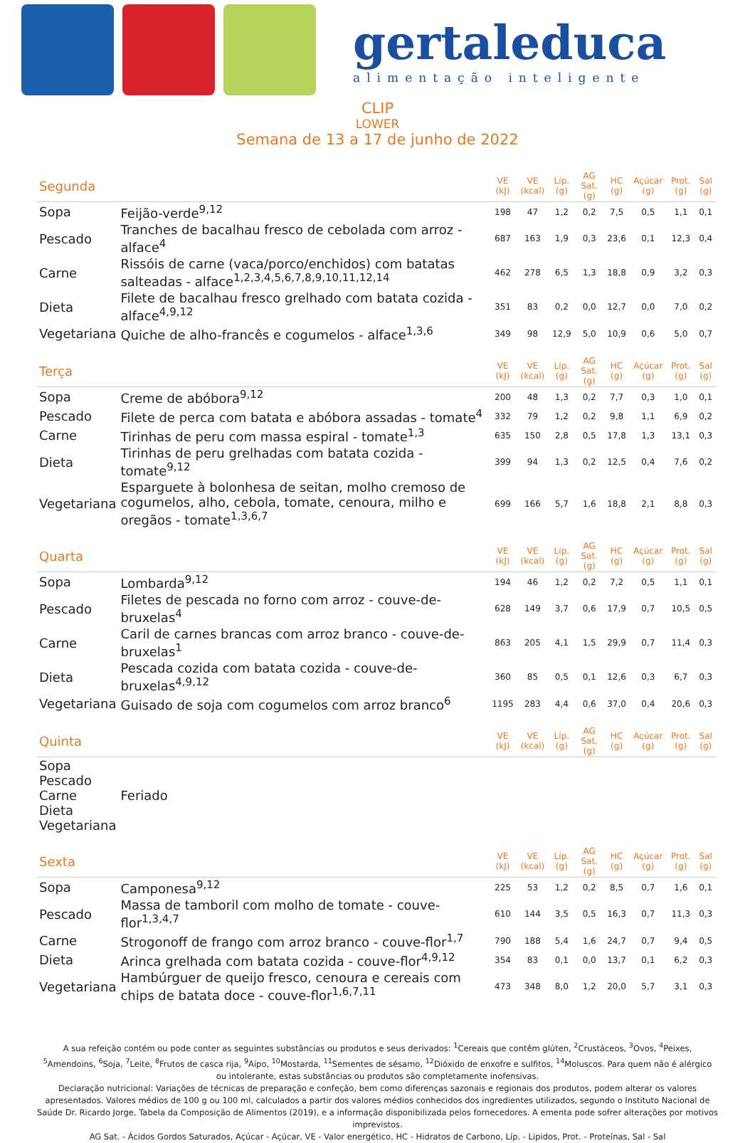gertaleduca
alimentação inteligente
CLIP
LOWER
Semana de 13 a 17 de junho de 2022
| Segunda | | VE (kJ) | VE (kcal) | Líp. (g) | AG Sat. (g) | HC (g) | Açúcar (g) | Prot. (g) | Sal (g) |
| Sopa | Feijão-verde<sup>9,12</sup> | 198 | 47 | 1,2 | 0,2 | 7,5 | 0,5 | 1,1 | 0,1 |
| Pescado | Tranches de bacalhau fresco de cebolada com arroz - alface<sup>4</sup> | 687 | 163 | 1,9 | 0,3 | 23,6 | 0,1 | 12,3 | 0,4 |
| Carne | Rissóis de carne (vaca/porco/enchidos) com batatas salteadas - alface<sup>1,2,3,4,5,6,7,8,9,10,11,12,14</sup> | 462 | 278 | 6,5 | 1,3 | 18,8 | 0,9 | 3,2 | 0,3 |
| Dieta | Filete de bacalhau fresco grelhado com batata cozida - alface<sup>4,9,12</sup> | 351 | 83 | 0,2 | 0,0 | 12,7 | 0,0 | 7,0 | 0,2 |
| Vegetariana | Quiche de alho-francês e cogumelos - alface<sup>1,3,6</sup> | 349 | 98 | 12,9 | 5,0 | 10,9 | 0,6 | 5,0 | 0,7 |
| Terça | | VE (kJ) | VE (kcal) | Líp. (g) | AG Sat. (g) | HC (g) | Açúcar (g) | Prot. (g) | Sal (g) |
| Sopa | Creme de abóbora<sup>9,12</sup> | 200 | 48 | 1,3 | 0,2 | 7,7 | 0,3 | 1,0 | 0,1 |
| Pescado | Filete de perca com batata e abóbora assadas - tomate<sup>4</sup> | 332 | 79 | 1,2 | 0,2 | 9,8 | 1,1 | 6,9 | 0,2 |
| Carne | Tirinhas de peru com massa espiral - tomate<sup>1,3</sup> | 635 | 150 | 2,8 | 0,5 | 17,8 | 1,3 | 13,1 | 0,3 |
| Dieta | Tirinhas de peru grelhadas com batata cozida - tomate<sup>9,12</sup> | 399 | 94 | 1,3 | 0,2 | 12,5 | 0,4 | 7,6 | 0,2 |
| Vegetariana | Esparguete à bolonhesa de seitan, molho cremoso de cogumelos, alho, cebola, tomate, cenoura, milho e oregãos - tomate<sup>1,3,6,7</sup> | 699 | 166 | 5,7 | 1,6 | 18,8 | 2,1 | 8,8 | 0,3 |
| Quarta | | VE (kJ) | VE (kcal) | Líp. (g) | AG Sat. (g) | HC (g) | Açúcar (g) | Prot. (g) | Sal (g) |
| Sopa | Lombarda<sup>9,12</sup> | 194 | 46 | 1,2 | 0,2 | 7,2 | 0,5 | 1,1 | 0,1 |
| Pescado | Filetes de pescada no forno com arroz - couve-de-bruxelas<sup>4</sup> | 628 | 149 | 3,7 | 0,6 | 17,9 | 0,7 | 10,5 | 0,5 |
| Carne | Caril de carnes brancas com arroz branco - couve-de-bruxelas<sup>1</sup> | 863 | 205 | 4,1 | 1,5 | 29,9 | 0,7 | 11,4 | 0,3 |
| Dieta | Pescada cozida com batata cozida - couve-de-bruxelas<sup>4,9,12</sup> | 360 | 85 | 0,5 | 0,1 | 12,6 | 0,3 | 6,7 | 0,3 |
| Vegetariana | Guisado de soja com cogumelos com arroz branco<sup>6</sup> | 1195 | 283 | 4,4 | 0,6 | 37,0 | 0,4 | 20,6 | 0,3 |
| Quinta | | VE (kJ) | VE (kcal) | Líp. (g) | AG Sat. (g) | HC (g) | Açúcar (g) | Prot. (g) | Sal (g) |
| Sopa Pescado Carne Dieta Vegetariana | Feriado | | | | | | | | |
| Sexta | | VE (kJ) | VE (kcal) | Líp. (g) | AG Sat. (g) | HC (g) | Açúcar (g) | Prot. (g) | Sal (g) |
| Sopa | Camponesa<sup>9,12</sup> | 225 | 53 | 1,2 | 0,2 | 8,5 | 0,7 | 1,6 | 0,1 |
| Pescado | Massa de tamboril com molho de tomate - couve-flor<sup>1,3,4,7</sup> | 610 | 144 | 3,5 | 0,5 | 16,3 | 0,7 | 11,3 | 0,3 |
| Carne | Strogonoff de frango com arroz branco - couve-flor<sup>1,7</sup> | 790 | 188 | 5,4 | 1,6 | 24,7 | 0,7 | 9,4 | 0,5 |
| Dieta | Arinca grelhada com batata cozida - couve-flor<sup>4,9,12</sup> | 354 | 83 | 0,1 | 0,0 | 13,7 | 0,1 | 6,2 | 0,3 |
| Vegetariana | Hambúrguer de queijo fresco, cenoura e cereais com chips de batata doce - couve-flor<sup>1,6,7,11</sup> | 473 | 348 | 8,0 | 1,2 | 20,0 | 5,7 | 3,1 | 0,3 |
A sua refeição contém ou pode conter as seguintes substâncias ou produtos e seus derivados: <sup>1</sup>Cereais que contêm glúten, <sup>2</sup>Crustáceos, <sup>3</sup>Ovos, <sup>4</sup>Peixes, <sup>5</sup>Amendoins, <sup>6</sup>Soja, <sup>7</sup>Leite, <sup>8</sup>Frutos de casca rija, <sup>9</sup>Aipo, <sup>10</sup>Mostarda, <sup>11</sup>Sementes de sésamo, <sup>12</sup>Dióxido de enxofre e sulfitos, <sup>14</sup>Moluscos. Para quem não é alérgico ou intolerante, estas substâncias ou produtos são completamente inofensivas.
Declaração nutricional: Variações de técnicas de preparação e confeção, bem como diferenças sazonais e regionais dos produtos, podem alterar os valores apresentados. Valores médios de 100 g ou 100 ml, calculados a partir dos valores médios conhecidos dos ingredientes utilizados, segundo o Instituto Nacional de Saúde Dr. Ricardo Jorge, Tabela da Composição de Alimentos (2019), e a informação disponibilizada pelos fornecedores. A ementa pode sofrer alterações por motivos imprevistos.
AG Sat. - Ácidos Gordos Saturados, Açúcar - Açúcar, VE - Valor energético, HC - Hidratos de Carbono, Líp. - Lipidos, Prot. - Proteínas, Sal - Sal